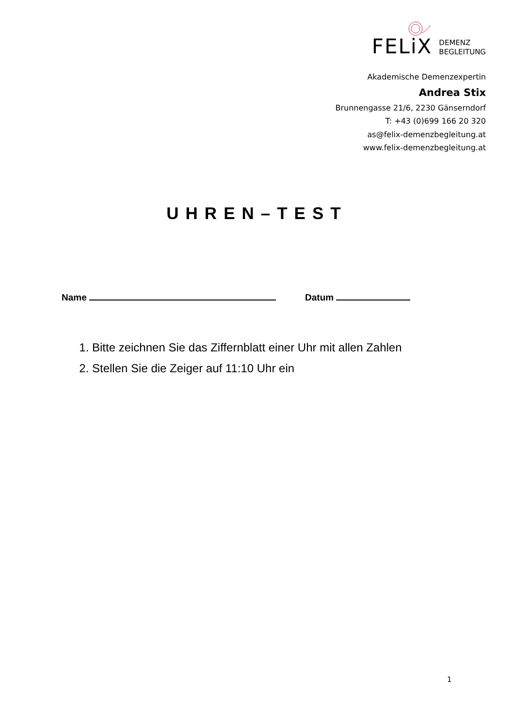FELiX
DEMENZ
BEGLEITUNG
Akademische Demenzexpertin
Andrea Stix
Brunnengasse 21/6, 2230 Gänserndorf
T: +43 (0)699 166 20 320
as@felix-demenzbegleitung.at
www.felix-demenzbegleitung.at
UHREN–TEST
Name Datum
1. Bitte zeichnen Sie das Ziffernblatt einer Uhr mit allen Zahlen
2. Stellen Sie die Zeiger auf 11:10 Uhr ein
1